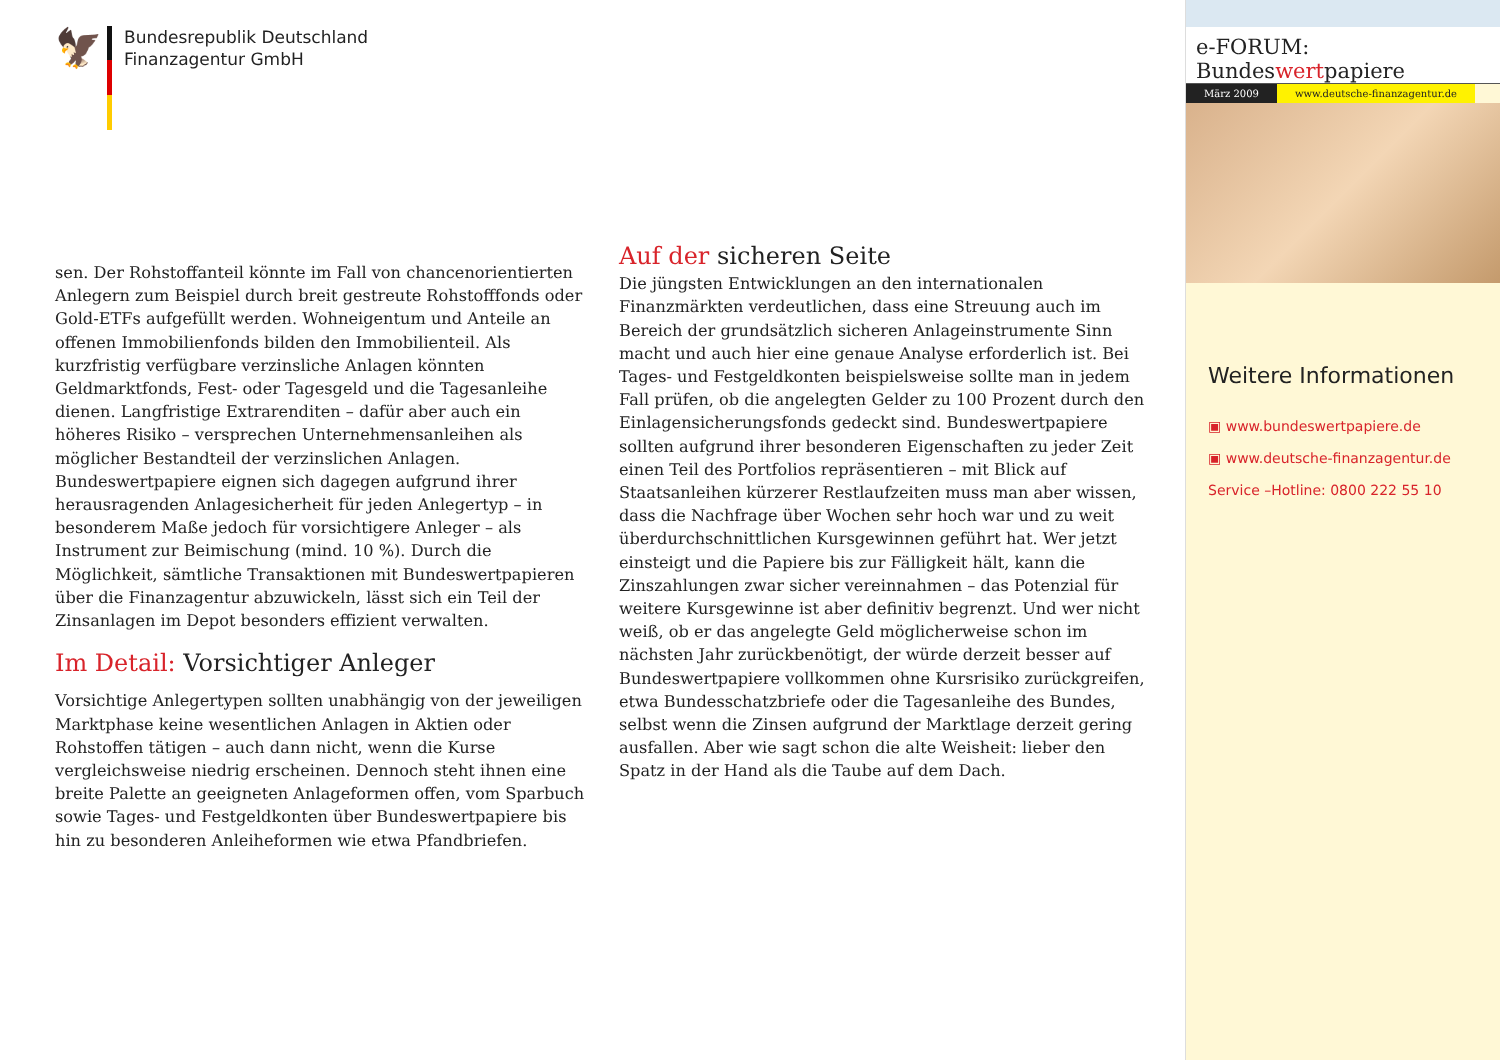🦅
Bundesrepublik Deutschland
Finanzagentur GmbH
sen. Der Rohstoffanteil könnte im Fall von chancenorientierten Anlegern zum Beispiel durch breit gestreute Rohstofffonds oder Gold-ETFs aufgefüllt werden. Wohneigentum und Anteile an offenen Immobilienfonds bilden den Immobilienteil. Als kurzfristig verfügbare verzinsliche Anlagen könnten Geldmarktfonds, Fest- oder Tagesgeld und die Tagesanleihe dienen. Langfristige Extrarenditen – dafür aber auch ein höheres Risiko – versprechen Unternehmensanleihen als möglicher Bestandteil der verzinslichen Anlagen. Bundeswertpapiere eignen sich dagegen aufgrund ihrer herausragenden Anlagesicherheit für jeden Anlegertyp – in besonderem Maße jedoch für vorsichtigere Anleger – als Instrument zur Beimischung (mind. 10 %). Durch die Möglichkeit, sämtliche Transaktionen mit Bundeswertpapieren über die Finanzagentur abzuwickeln, lässt sich ein Teil der Zinsanlagen im Depot besonders effizient verwalten.
Im Detail: Vorsichtiger Anleger
Vorsichtige Anlegertypen sollten unabhängig von der jeweiligen Marktphase keine wesentlichen Anlagen in Aktien oder Rohstoffen tätigen – auch dann nicht, wenn die Kurse vergleichsweise niedrig erscheinen. Dennoch steht ihnen eine breite Palette an geeigneten Anlageformen offen, vom Sparbuch sowie Tages- und Festgeldkonten über Bundeswertpapiere bis hin zu besonderen Anleiheformen wie etwa Pfandbriefen.
Auf der sicheren Seite
Die jüngsten Entwicklungen an den internationalen Finanzmärkten verdeutlichen, dass eine Streuung auch im Bereich der grundsätzlich sicheren Anlageinstrumente Sinn macht und auch hier eine genaue Analyse erforderlich ist. Bei Tages- und Festgeldkonten beispielsweise sollte man in jedem Fall prüfen, ob die angelegten Gelder zu 100 Prozent durch den Einlagensicherungsfonds gedeckt sind. Bundeswertpapiere sollten aufgrund ihrer besonderen Eigenschaften zu jeder Zeit einen Teil des Portfolios repräsentieren – mit Blick auf Staatsanleihen kürzerer Restlaufzeiten muss man aber wissen, dass die Nachfrage über Wochen sehr hoch war und zu weit überdurchschnittlichen Kursgewinnen geführt hat. Wer jetzt einsteigt und die Papiere bis zur Fälligkeit hält, kann die Zinszahlungen zwar sicher vereinnahmen – das Potenzial für weitere Kursgewinne ist aber definitiv begrenzt. Und wer nicht weiß, ob er das angelegte Geld möglicherweise schon im nächsten Jahr zurückbenötigt, der würde derzeit besser auf Bundeswertpapiere vollkommen ohne Kursrisiko zurückgreifen, etwa Bundesschatzbriefe oder die Tagesanleihe des Bundes, selbst wenn die Zinsen aufgrund der Marktlage derzeit gering ausfallen. Aber wie sagt schon die alte Weisheit: lieber den Spatz in der Hand als die Taube auf dem Dach.
e-FORUM: Bundeswertpapiere
März 2009 www.deutsche-finanzagentur.de
Weitere Informationen
▣ www.bundeswertpapiere.de
▣ www.deutsche-finanzagentur.de
Service –Hotline: 0800 222 55 10